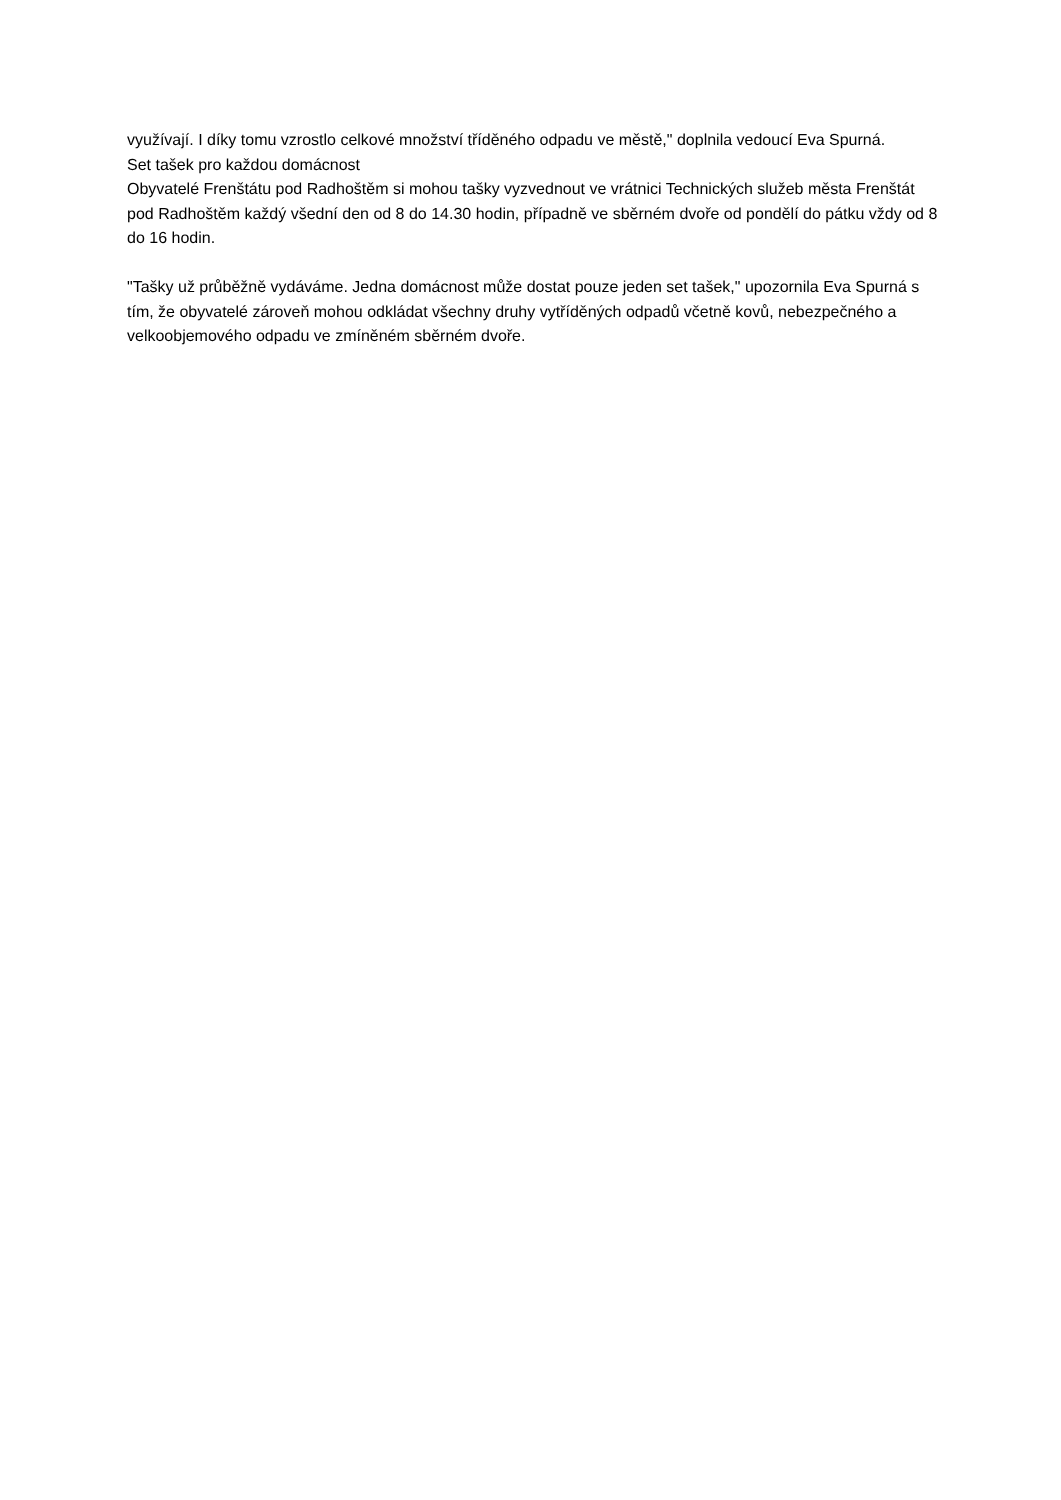využívají. I díky tomu vzrostlo celkové množství tříděného odpadu ve městě," doplnila vedoucí Eva Spurná.
Set tašek pro každou domácnost
Obyvatelé Frenštátu pod Radhoštěm si mohou tašky vyzvednout ve vrátnici Technických služeb města Frenštát pod Radhoštěm každý všední den od 8 do 14.30 hodin, případně ve sběrném dvoře od pondělí do pátku vždy od 8 do 16 hodin.
"Tašky už průběžně vydáváme. Jedna domácnost může dostat pouze jeden set tašek," upozornila Eva Spurná s tím, že obyvatelé zároveň mohou odkládat všechny druhy vytříděných odpadů včetně kovů, nebezpečného a velkoobjemového odpadu ve zmíněném sběrném dvoře.